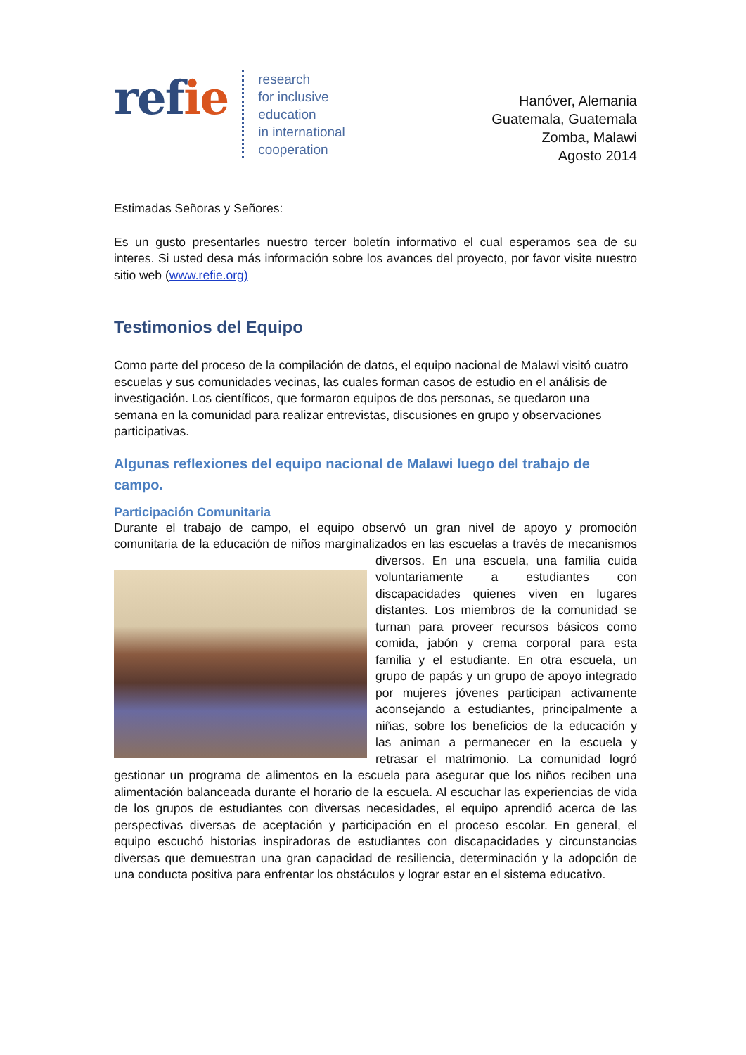refie
research
for inclusive
education
in international
cooperation
Hanóver, Alemania
Guatemala, Guatemala
Zomba, Malawi
Agosto 2014
Estimadas Señoras y Señores:
Es un gusto presentarles nuestro tercer boletín informativo el cual esperamos sea de su interes. Si usted desa más información sobre los avances del proyecto, por favor visite nuestro sitio web (www.refie.org)
Testimonios del Equipo
Como parte del proceso de la compilación de datos, el equipo nacional de Malawi visitó cuatro escuelas y sus comunidades vecinas, las cuales forman casos de estudio en el análisis de investigación. Los científicos, que formaron equipos de dos personas, se quedaron una semana en la comunidad para realizar entrevistas, discusiones en grupo y observaciones participativas.
Algunas reflexiones del equipo nacional de Malawi luego del trabajo de campo.
Participación Comunitaria
Durante el trabajo de campo, el equipo observó un gran nivel de apoyo y promoción comunitaria de la educación de niños marginalizados en las escuelas a través de mecanismos diversos. En una escuela, una familia cuida voluntariamente a estudiantes con discapacidades quienes viven en lugares distantes. Los miembros de la comunidad se turnan para proveer recursos básicos como comida, jabón y crema corporal para esta familia y el estudiante. En otra escuela, un grupo de papás y un grupo de apoyo integrado por mujeres jóvenes participan activamente aconsejando a estudiantes, principalmente a niñas, sobre los beneficios de la educación y las animan a permanecer en la escuela y retrasar el matrimonio. La comunidad logró gestionar un programa de alimentos en la escuela para asegurar que los niños reciben una alimentación balanceada durante el horario de la escuela. Al escuchar las experiencias de vida de los grupos de estudiantes con diversas necesidades, el equipo aprendió acerca de las perspectivas diversas de aceptación y participación en el proceso escolar. En general, el equipo escuchó historias inspiradoras de estudiantes con discapacidades y circunstancias diversas que demuestran una gran capacidad de resiliencia, determinación y la adopción de una conducta positiva para enfrentar los obstáculos y lograr estar en el sistema educativo.